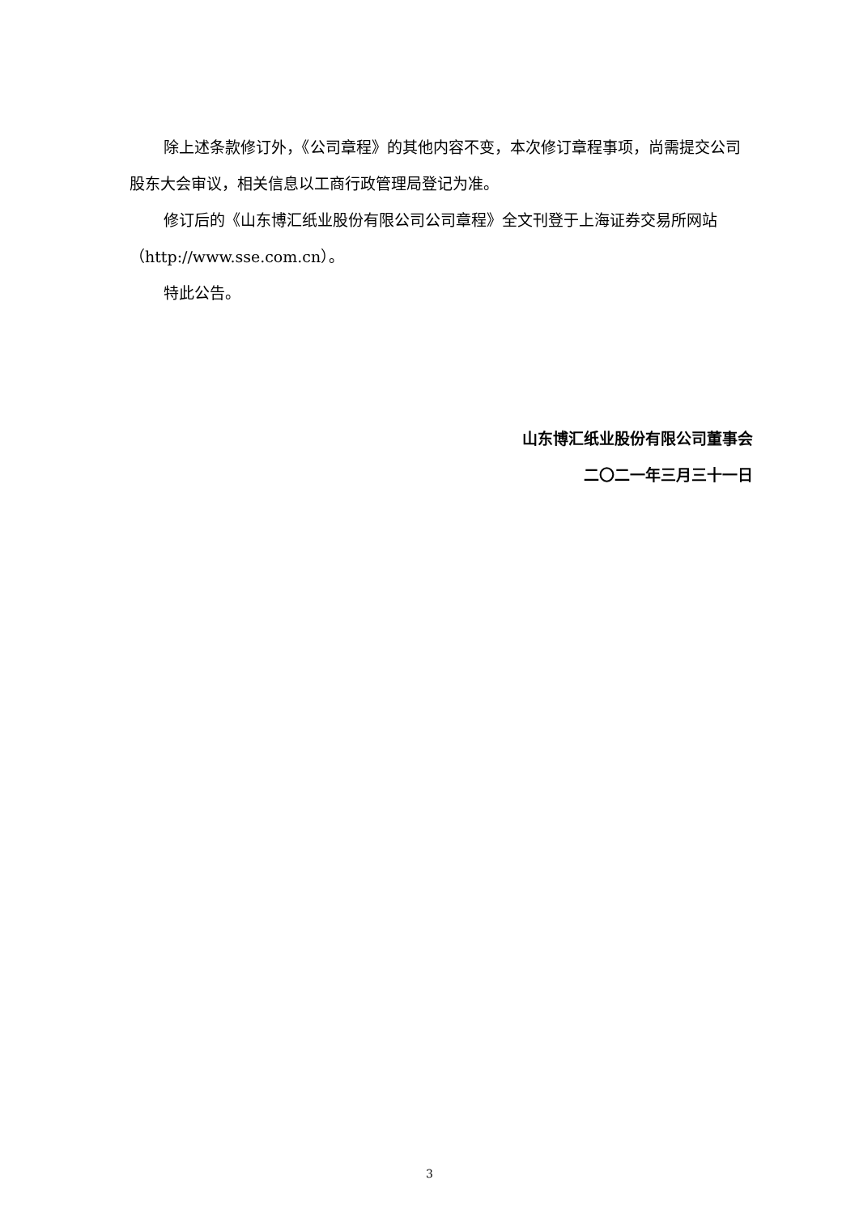除上述条款修订外，《公司章程》的其他内容不变，本次修订章程事项，尚需提交公司股东大会审议，相关信息以工商行政管理局登记为准。
修订后的《山东博汇纸业股份有限公司公司章程》全文刊登于上海证券交易所网站（http://www.sse.com.cn）。
特此公告。
山东博汇纸业股份有限公司董事会
二〇二一年三月三十一日
3